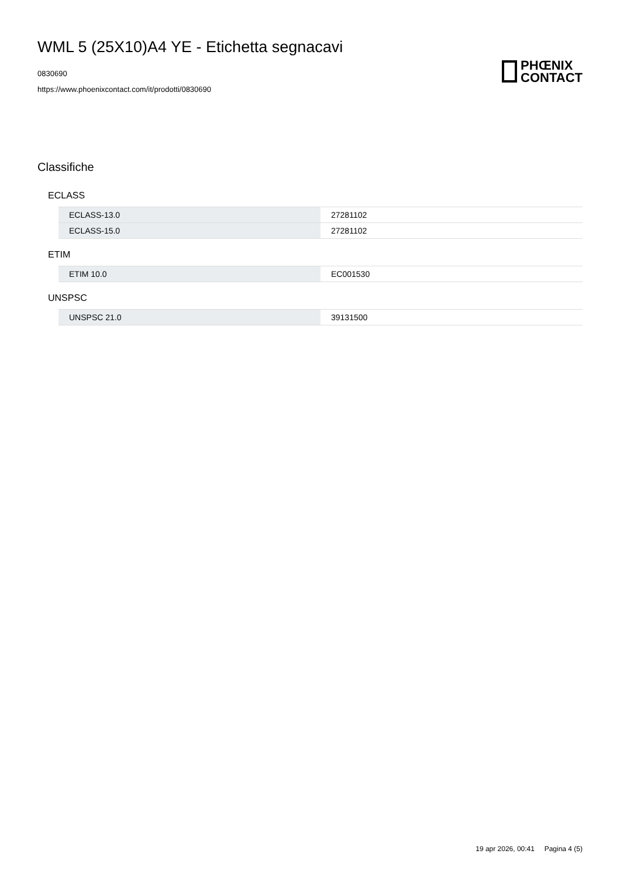WML 5 (25X10)A4 YE - Etichetta segnacavi
0830690
https://www.phoenixcontact.com/it/prodotti/0830690
PHŒNIX
CONTACT
Classifiche
ECLASS
| ECLASS-13.0 | 27281102 |
| ECLASS-15.0 | 27281102 |
ETIM
| ETIM 10.0 | EC001530 |
UNSPSC
| UNSPSC 21.0 | 39131500 |
19 apr 2026, 00:41 Pagina 4 (5)